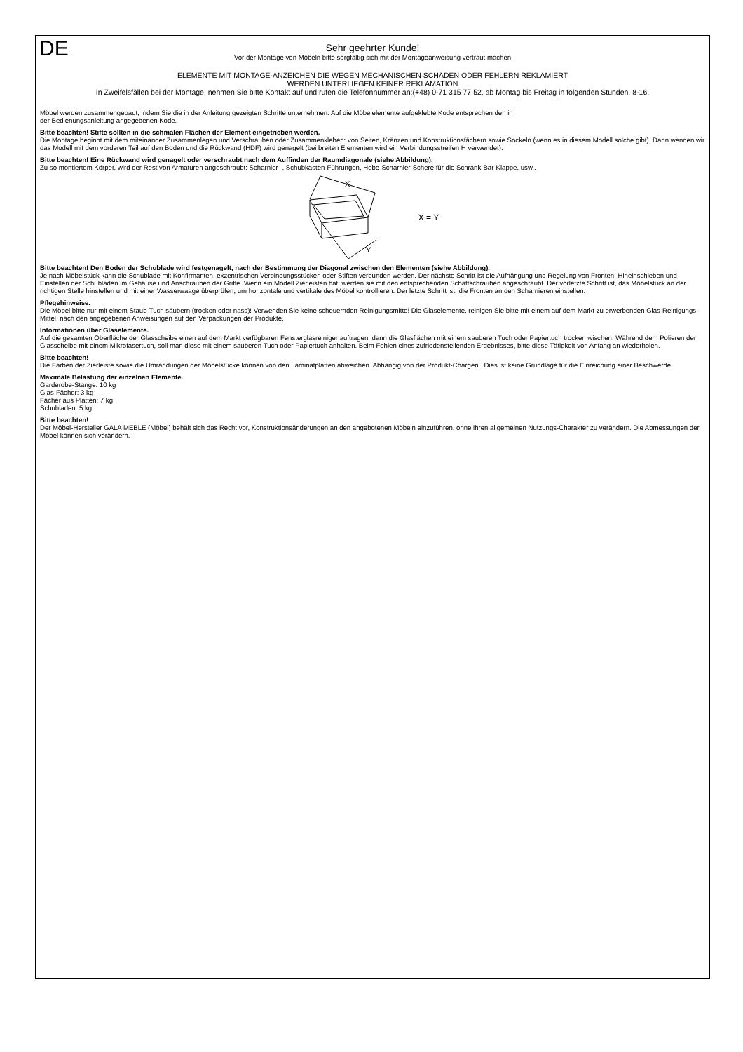DE
Sehr geehrter Kunde!
Vor der Montage von Möbeln bitte sorgfältig sich mit der Montageanweisung vertraut machen
ELEMENTE MIT MONTAGE-ANZEICHEN DIE WEGEN MECHANISCHEN SCHÄDEN ODER FEHLERN REKLAMIERT
WERDEN UNTERLIEGEN KEINER REKLAMATION
In Zweifelsfällen bei der Montage, nehmen Sie bitte Kontakt auf und rufen die Telefonnummer an:(+48) 0-71 315 77 52, ab Montag bis Freitag in folgenden Stunden. 8-16.
Möbel werden zusammengebaut, indem Sie die in der Anleitung gezeigten Schritte unternehmen. Auf die Möbelelemente aufgeklebte Kode entsprechen den in
der Bedienungsanleitung angegebenen Kode.
Bitte beachten! Stifte sollten in die schmalen Flächen der Element eingetrieben werden.
Die Montage beginnt mit dem miteinander Zusammenlegen und Verschrauben oder Zusammenkleben: von Seiten, Kränzen und Konstruktionsfächern sowie Sockeln (wenn es in diesem Modell solche gibt). Dann wenden wir das Modell mit dem vorderen Teil auf den Boden und die Rückwand (HDF) wird genagelt (bei breiten Elementen wird ein Verbindungsstreifen H verwendet).
Bitte beachten! Eine Rückwand wird genagelt oder verschraubt nach dem Auffinden der Raumdiagonale (siehe Abbildung).
Zu so montiertem Körper, wird der Rest von Armaturen angeschraubt: Scharnier- , Schubkasten-Führungen, Hebe-Scharnier-Schere für die Schrank-Bar-Klappe, usw..
X
Y
X = Y
Bitte beachten! Den Boden der Schublade wird festgenagelt, nach der Bestimmung der Diagonal zwischen den Elementen (siehe Abbildung).
Je nach Möbelstück kann die Schublade mit Konfirmanten, exzentrischen Verbindungsstücken oder Stiften verbunden werden. Der nächste Schritt ist die Aufhängung und Regelung von Fronten, Hineinschieben und Einstellen der Schubladen im Gehäuse und Anschrauben der Griffe. Wenn ein Modell Zierleisten hat, werden sie mit den entsprechenden Schaftschrauben angeschraubt. Der vorletzte Schritt ist, das Möbelstück an der richtigen Stelle hinstellen und mit einer Wasserwaage überprüfen, um horizontale und vertikale des Möbel kontrollieren. Der letzte Schritt ist, die Fronten an den Scharnieren einstellen.
Pflegehinweise.
Die Möbel bitte nur mit einem Staub-Tuch säubern (trocken oder nass)! Verwenden Sie keine scheuernden Reinigungsmitte! Die Glaselemente, reinigen Sie bitte mit einem auf dem Markt zu erwerbenden Glas-Reinigungs-Mittel, nach den angegebenen Anweisungen auf den Verpackungen der Produkte.
Informationen über Glaselemente.
Auf die gesamten Oberfläche der Glasscheibe einen auf dem Markt verfügbaren Fensterglasreiniger auftragen, dann die Glasflächen mit einem sauberen Tuch oder Papiertuch trocken wischen. Während dem Polieren der Glasscheibe mit einem Mikrofasertuch, soll man diese mit einem sauberen Tuch oder Papiertuch anhalten. Beim Fehlen eines zufriedenstellenden Ergebnisses, bitte diese Tätigkeit von Anfang an wiederholen.
Bitte beachten!
Die Farben der Zierleiste sowie die Umrandungen der Möbelstücke können von den Laminatplatten abweichen. Abhängig von der Produkt-Chargen . Dies ist keine Grundlage für die Einreichung einer Beschwerde.
Maximale Belastung der einzelnen Elemente.
Garderobe-Stange: 10 kg
Glas-Fächer: 3 kg
Fächer aus Platten: 7 kg
Schubladen: 5 kg
Bitte beachten!
Der Möbel-Hersteller GALA MEBLE (Möbel) behält sich das Recht vor, Konstruktionsänderungen an den angebotenen Möbeln einzuführen, ohne ihren allgemeinen Nutzungs-Charakter zu verändern. Die Abmessungen der Möbel können sich verändern.